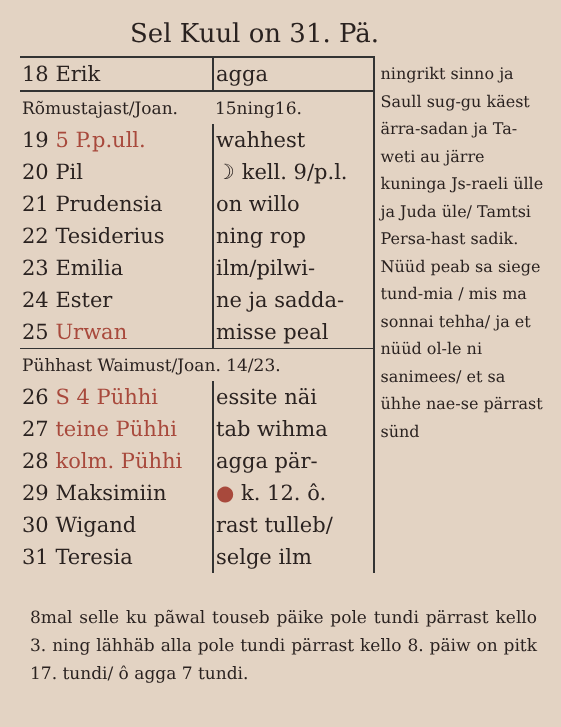Sel Kuul on 31. Pä.
| 18 Erik | agga |
| Rõmustajast/Joan. | 15ning16. |
| 19 5 P.p.ull. | wahhest |
| 20 Pil | ☽ kell. 9/p.l. |
| 21 Prudensia | on willo |
| 22 Tesiderius | ning rop |
| 23 Emilia | ilm/pilwi- |
| 24 Ester | ne ja sadda- |
| 25 Urwan | misse peal |
| Pühhast Waimust/Joan. 14/23. | |
| 26 S 4 Pühhi | essite näi |
| 27 teine Pühhi | tab wihma |
| 28 kolm. Pühhi | agga pär- |
| 29 Maksimiin | ● k. 12. ô. |
| 30 Wigand | rast tulleb/ |
| 31 Teresia | selge ilm |
ningrikt sinno ja Saull sug-gu käest ärra-sadan ja Ta-weti au järre kuninga Js-raeli ülle ja Juda üle/ Tamtsi Persa-hast sadik. Nüüd peab sa siege tund-mia / mis ma sonnai tehha/ ja et nüüd ol-le ni sanimees/ et sa ühhe nae-se pärrast sünd
8mal selle ku pãwal touseb päike pole tundi pärrast kello 3. ning lähhäb alla pole tundi pärrast kello 8. päiw on pitk 17. tundi/ ô agga 7 tundi.